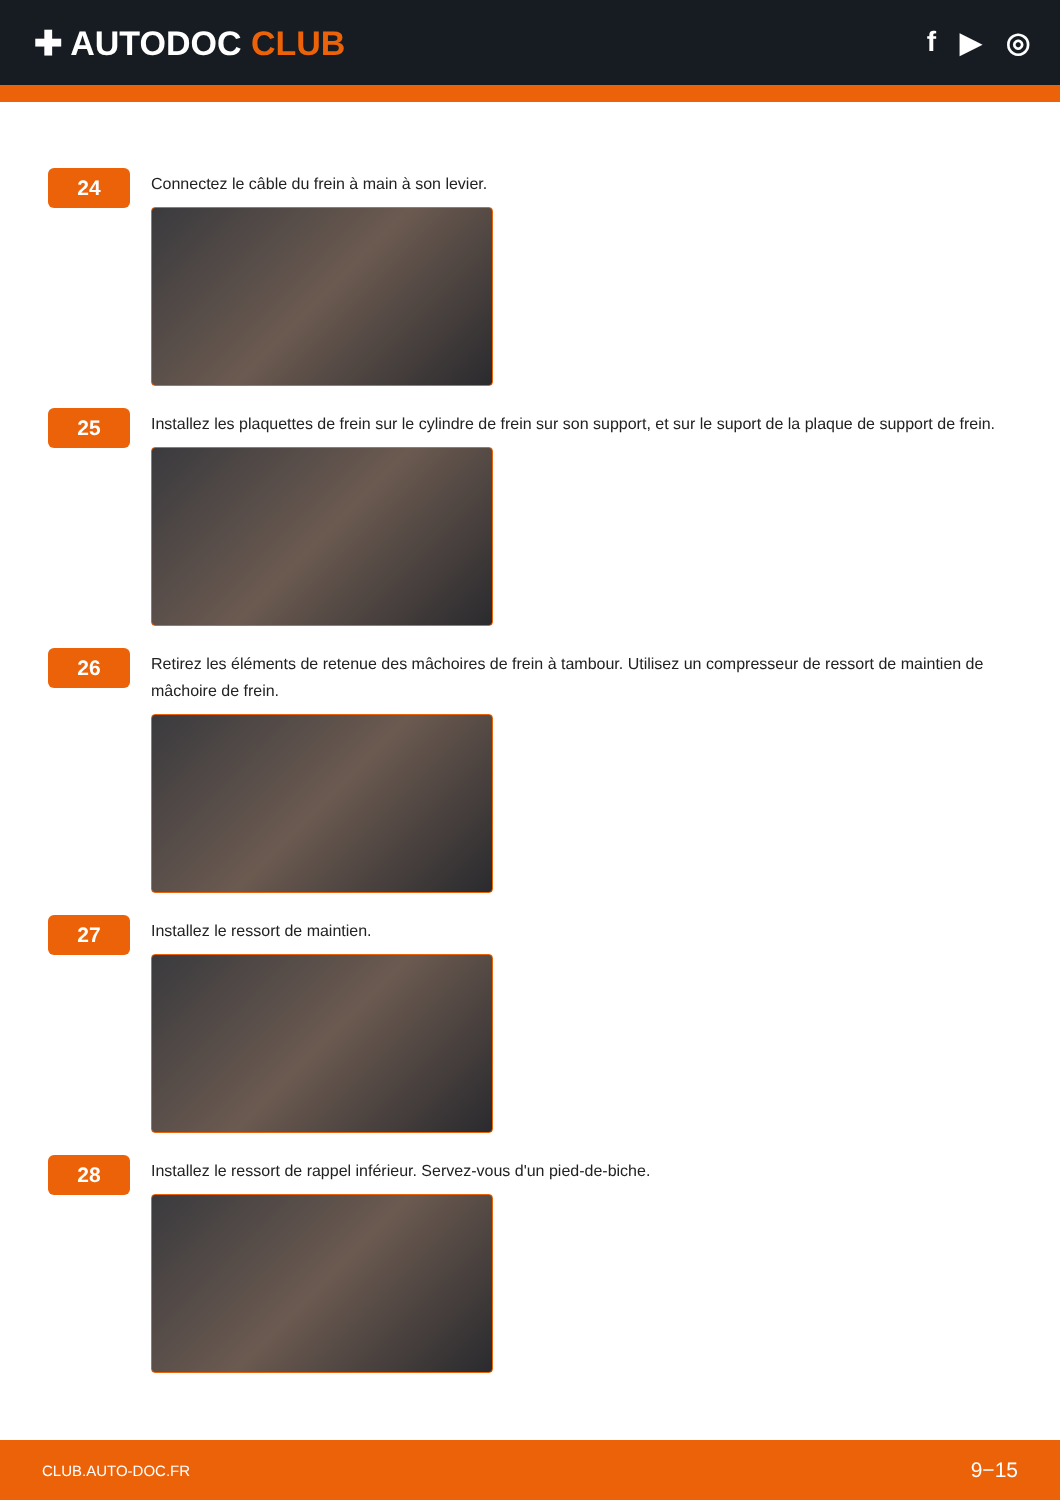✚ AUTODOC CLUB
f ▶ ◎
24
Connectez le câble du frein à main à son levier.
25
Installez les plaquettes de frein sur le cylindre de frein sur son support, et sur le suport de la plaque de support de frein.
26
Retirez les éléments de retenue des mâchoires de frein à tambour. Utilisez un compresseur de ressort de maintien de mâchoire de frein.
27
Installez le ressort de maintien.
28
Installez le ressort de rappel inférieur. Servez-vous d'un pied-de-biche.
CLUB.AUTO-DOC.FR 9−15